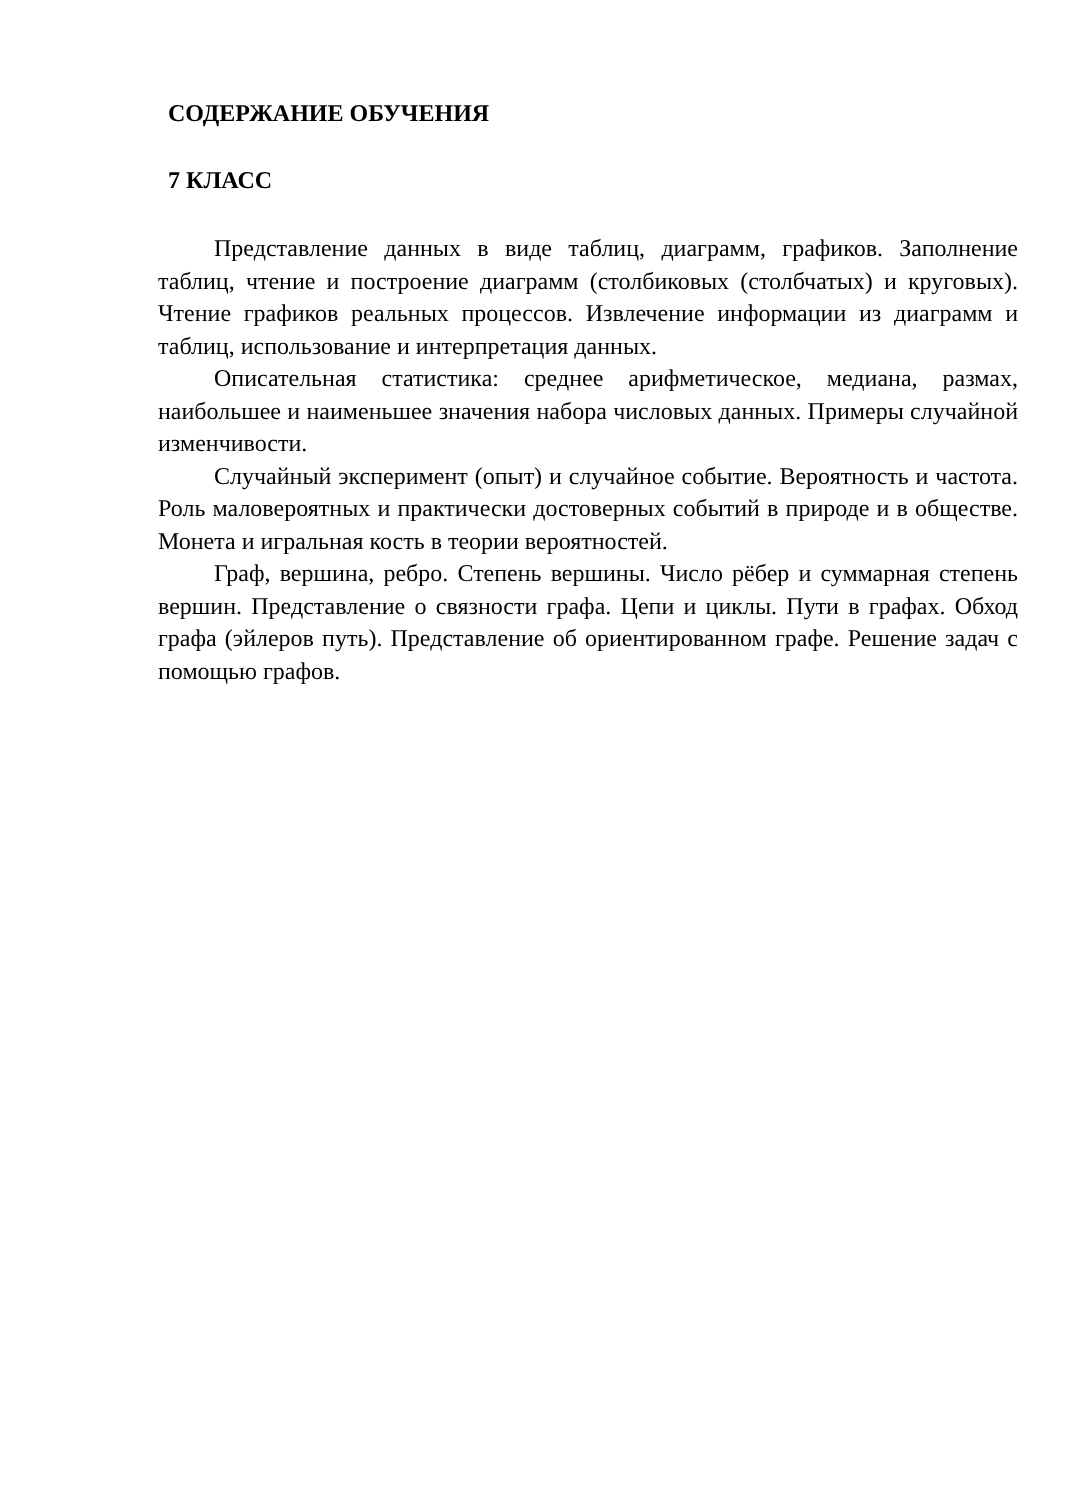СОДЕРЖАНИЕ ОБУЧЕНИЯ
7 КЛАСС
Представление данных в виде таблиц, диаграмм, графиков. Заполнение таблиц, чтение и построение диаграмм (столбиковых (столбчатых) и круговых). Чтение графиков реальных процессов. Извлечение информации из диаграмм и таблиц, использование и интерпретация данных.
Описательная статистика: среднее арифметическое, медиана, размах, наибольшее и наименьшее значения набора числовых данных. Примеры случайной изменчивости.
Случайный эксперимент (опыт) и случайное событие. Вероятность и частота. Роль маловероятных и практически достоверных событий в природе и в обществе. Монета и игральная кость в теории вероятностей.
Граф, вершина, ребро. Степень вершины. Число рёбер и суммарная степень вершин. Представление о связности графа. Цепи и циклы. Пути в графах. Обход графа (эйлеров путь). Представление об ориентированном графе. Решение задач с помощью графов.